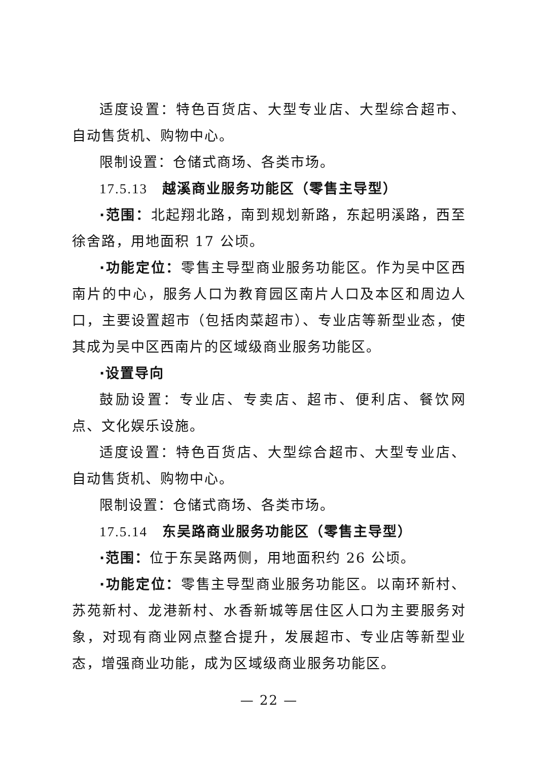适度设置：特色百货店、大型专业店、大型综合超市、自动售货机、购物中心。
限制设置：仓储式商场、各类市场。
17.5.13　越溪商业服务功能区（零售主导型）
·范围：北起翔北路，南到规划新路，东起明溪路，西至徐舍路，用地面积 17 公顷。
·功能定位：零售主导型商业服务功能区。作为吴中区西南片的中心，服务人口为教育园区南片人口及本区和周边人口，主要设置超市（包括肉菜超市）、专业店等新型业态，使其成为吴中区西南片的区域级商业服务功能区。
·设置导向
鼓励设置：专业店、专卖店、超市、便利店、餐饮网点、文化娱乐设施。
适度设置：特色百货店、大型综合超市、大型专业店、自动售货机、购物中心。
限制设置：仓储式商场、各类市场。
17.5.14　东吴路商业服务功能区（零售主导型）
·范围：位于东吴路两侧，用地面积约 26 公顷。
·功能定位：零售主导型商业服务功能区。以南环新村、苏苑新村、龙港新村、水香新城等居住区人口为主要服务对象，对现有商业网点整合提升，发展超市、专业店等新型业态，增强商业功能，成为区域级商业服务功能区。
— 22 —